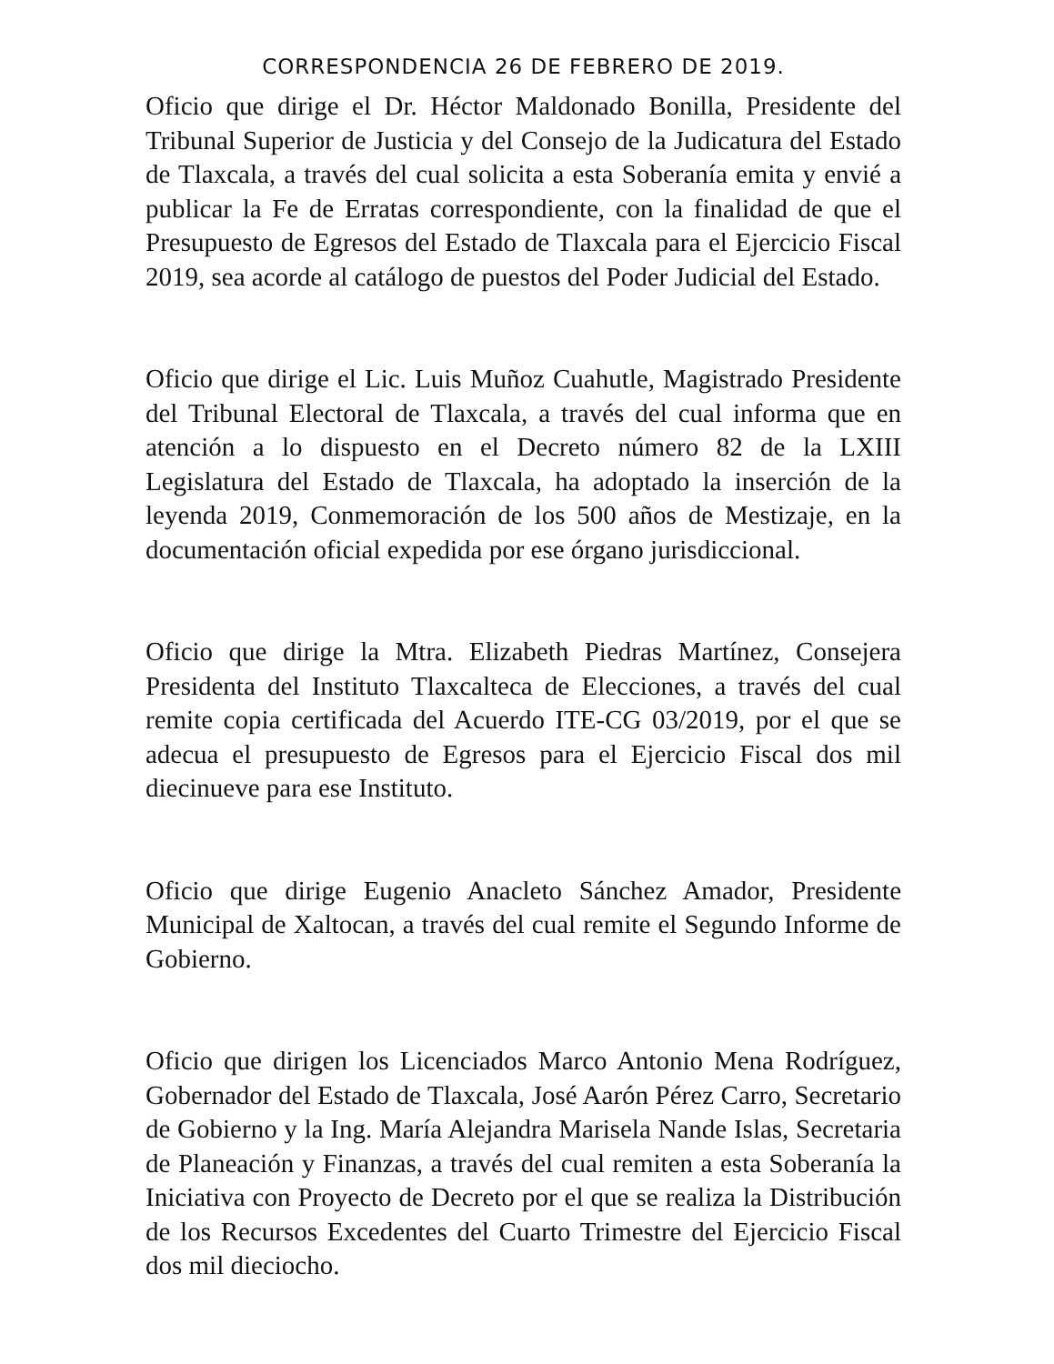CORRESPONDENCIA 26 DE FEBRERO DE 2019.
Oficio que dirige el Dr. Héctor Maldonado Bonilla, Presidente del Tribunal Superior de Justicia y del Consejo de la Judicatura del Estado de Tlaxcala, a través del cual solicita a esta Soberanía emita y envié a publicar la Fe de Erratas correspondiente, con la finalidad de que el Presupuesto de Egresos del Estado de Tlaxcala para el Ejercicio Fiscal 2019, sea acorde al catálogo de puestos del Poder Judicial del Estado.
Oficio que dirige el Lic. Luis Muñoz Cuahutle, Magistrado Presidente del Tribunal Electoral de Tlaxcala, a través del cual informa que en atención a lo dispuesto en el Decreto número 82 de la LXIII Legislatura del Estado de Tlaxcala, ha adoptado la inserción de la leyenda 2019, Conmemoración de los 500 años de Mestizaje, en la documentación oficial expedida por ese órgano jurisdiccional.
Oficio que dirige la Mtra. Elizabeth Piedras Martínez, Consejera Presidenta del Instituto Tlaxcalteca de Elecciones, a través del cual remite copia certificada del Acuerdo ITE-CG 03/2019, por el que se adecua el presupuesto de Egresos para el Ejercicio Fiscal dos mil diecinueve para ese Instituto.
Oficio que dirige Eugenio Anacleto Sánchez Amador, Presidente Municipal de Xaltocan, a través del cual remite el Segundo Informe de Gobierno.
Oficio que dirigen los Licenciados Marco Antonio Mena Rodríguez, Gobernador del Estado de Tlaxcala, José Aarón Pérez Carro, Secretario de Gobierno y la Ing. María Alejandra Marisela Nande Islas, Secretaria de Planeación y Finanzas, a través del cual remiten a esta Soberanía la Iniciativa con Proyecto de Decreto por el que se realiza la Distribución de los Recursos Excedentes del Cuarto Trimestre del Ejercicio Fiscal dos mil dieciocho.